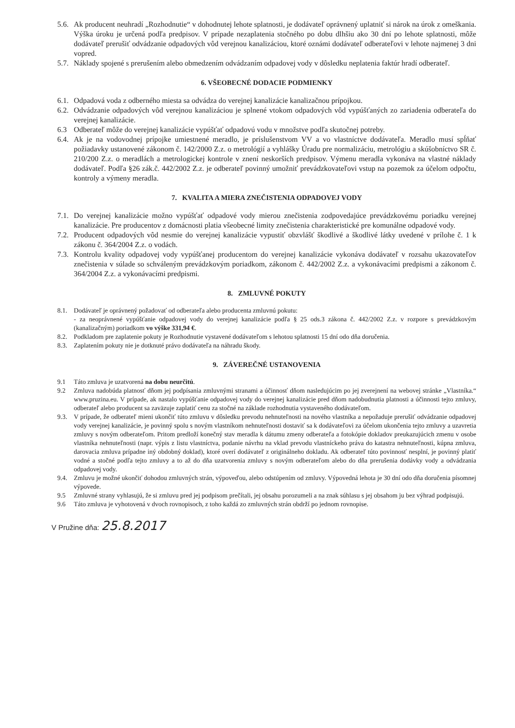5.6. Ak producent neuhradí „Rozhodnutie“ v dohodnutej lehote splatnosti, je dodávateľ oprávnený uplatniť si nárok na úrok z omeškania. Výška úroku je určená podľa predpisov. V prípade nezaplatenia stočného po dobu dlhšiu ako 30 dní po lehote splatnosti, môže dodávateľ prerušiť odvádzanie odpadových vôd verejnou kanalizáciou, ktoré oznámi dodávateľ odberateľovi v lehote najmenej 3 dni vopred.
5.7. Náklady spojené s prerušením alebo obmedzením odvádzaním odpadovej vody v dôsledku neplatenia faktúr hradí odberateľ.
6. VŠEOBECNÉ DODACIE PODMIENKY
6.1. Odpadová voda z odberného miesta sa odvádza do verejnej kanalizácie kanalizačnou prípojkou.
6.2. Odvádzanie odpadových vôd verejnou kanalizáciou je splnené vtokom odpadových vôd vypúšťaných zo zariadenia odberateľa do verejnej kanalizácie.
6.3 Odberateľ môže do verejnej kanalizácie vypúšťať odpadovú vodu v množstve podľa skutočnej potreby.
6.4. Ak je na vodovodnej prípojke umiestnené meradlo, je príslušenstvom VV a vo vlastníctve dodávateľa. Meradlo musí spĺňať požiadavky ustanovené zákonom č. 142/2000 Z.z. o metrológií a vyhlášky Úradu pre normalizáciu, metrológiu a skúšobníctvo SR č. 210/200 Z.z. o meradlách a metrologickej kontrole v znení neskorších predpisov. Výmenu meradla vykonáva na vlastné náklady dodávateľ. Podľa §26 zák.č. 442/2002 Z.z. je odberateľ povinný umožniť prevádzkovateľovi vstup na pozemok za účelom odpočtu, kontroly a výmeny meradla.
7. KVALITA A MIERA ZNEČISTENIA ODPADOVEJ VODY
7.1. Do verejnej kanalizácie možno vypúšťať odpadové vody mierou znečistenia zodpovedajúce prevádzkovému poriadku verejnej kanalizácie. Pre producentov z domácnosti platia všeobecné limity znečistenia charakteristické pre komunálne odpadové vody.
7.2. Producent odpadových vôd nesmie do verejnej kanalizácie vypustiť obzvlášť škodlivé a škodlivé látky uvedené v prílohe č. 1 k zákonu č. 364/2004 Z.z. o vodách.
7.3. Kontrolu kvality odpadovej vody vypúšťanej producentom do verejnej kanalizácie vykonáva dodávateľ v rozsahu ukazovateľov znečistenia v súlade so schváleným prevádzkovým poriadkom, zákonom č. 442/2002 Z.z. a vykonávacími predpismi a zákonom č. 364/2004 Z.z. a vykonávacími predpismi.
8. ZMLUVNÉ POKUTY
8.1. Dodávateľ je oprávnený požadovať od odberateľa alebo producenta zmluvnú pokutu:
- za neoprávnené vypúšťanie odpadovej vody do verejnej kanalizácie podľa § 25 ods.3 zákona č. 442/2002 Z.z. v rozpore s prevádzkovým (kanalizačným) poriadkom vo výške 331,94 €.
8.2. Podkladom pre zaplatenie pokuty je Rozhodnutie vystavené dodávateľom s lehotou splatnosti 15 dní odo dňa doručenia.
8.3. Zaplatením pokuty nie je dotknuté právo dodávateľa na náhradu škody.
9. ZÁVEREČNÉ USTANOVENIA
9.1 Táto zmluva je uzatvorená na dobu neurčitú.
9.2 Zmluva nadobúda platnosť dňom jej podpísania zmluvnými stranami a účinnosť dňom nasledujúcim po jej zverejnení na webovej stránke „Vlastníka.“ www.pruzina.eu. V prípade, ak nastalo vypúšťanie odpadovej vody do verejnej kanalizácie pred dňom nadobudnutia platnosti a účinnosti tejto zmluvy, odberateľ alebo producent sa zaväzuje zaplatiť cenu za stočné na základe rozhodnutia vystaveného dodávateľom.
9.3. V prípade, že odberateľ mieni ukončiť túto zmluvu v dôsledku prevodu nehnuteľnosti na nového vlastníka a nepožaduje prerušiť odvádzanie odpadovej vody verejnej kanalizácie, je povinný spolu s novým vlastníkom nehnuteľnosti dostaviť sa k dodávateľovi za účelom ukončenia tejto zmluvy a uzavretia zmluvy s novým odberateľom. Pritom predloží konečný stav meradla k dátumu zmeny odberateľa a fotokópie dokladov preukazujúcich zmenu v osobe vlastníka nehnuteľnosti (napr. výpis z listu vlastníctva, podanie návrhu na vklad prevodu vlastníckeho práva do katastra nehnuteľnosti, kúpna zmluva, darovacia zmluva prípadne iný obdobný doklad), ktoré overí dodávateľ z originálneho dokladu. Ak odberateľ túto povinnosť nesplní, je povinný platiť vodné a stočné podľa tejto zmluvy a to až do dňa uzatvorenia zmluvy s novým odberateľom alebo do dňa prerušenia dodávky vody a odvádzania odpadovej vody.
9.4. Zmluvu je možné ukončiť dohodou zmluvných strán, výpoveďou, alebo odstúpením od zmluvy. Výpovedná lehota je 30 dní odo dňa doručenia písomnej výpovede.
9.5 Zmluvné strany vyhlasujú, že si zmluvu pred jej podpisom prečítali, jej obsahu porozumeli a na znak súhlasu s jej obsahom ju bez výhrad podpisujú.
9.6 Táto zmluva je vyhotovená v dvoch rovnopisoch, z toho každá zo zmluvných strán obdrží po jednom rovnopise.
V Pružine dňa: 25.8.2017